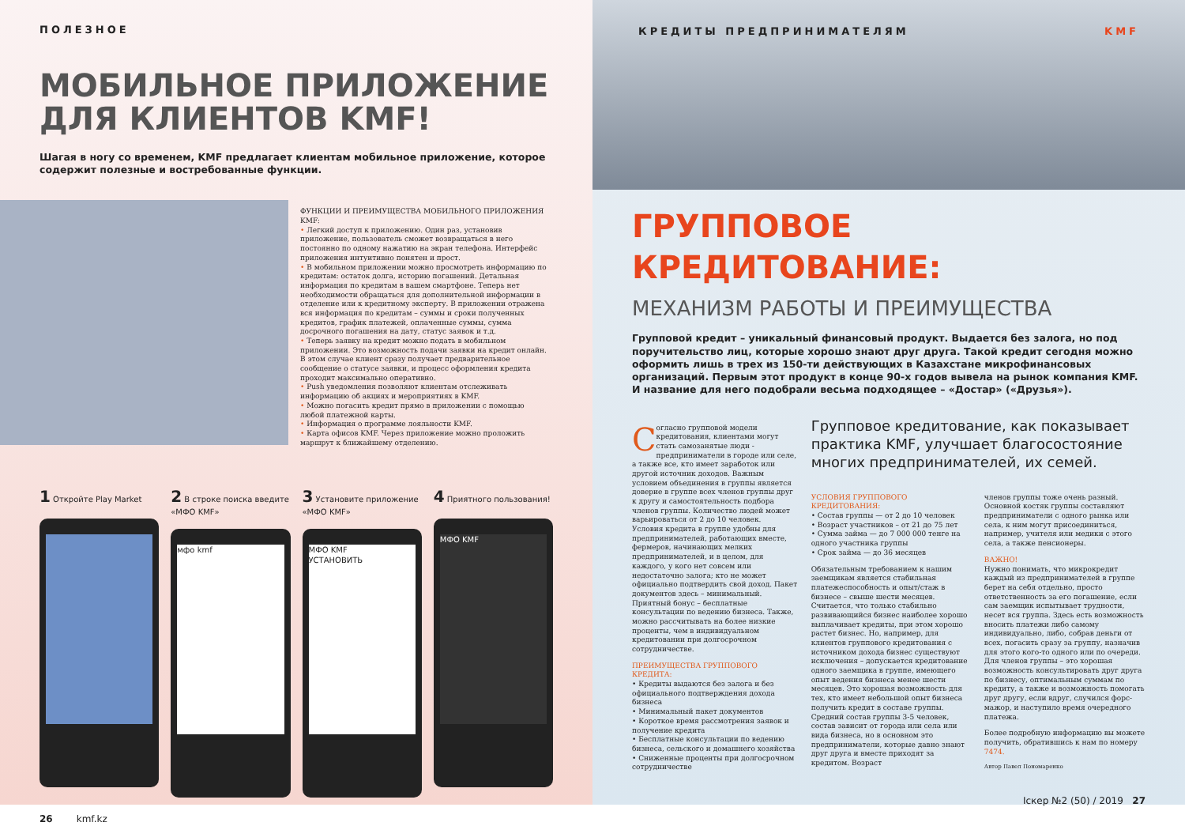ПОЛЕЗНОЕ
МОБИЛЬНОЕ ПРИЛОЖЕНИЕ
ДЛЯ КЛИЕНТОВ KMF!
Шагая в ногу со временем, KMF предлагает клиентам мобильное приложение, которое содержит полезные и востребованные функции.
ФУНКЦИИ И ПРЕИМУЩЕСТВА МОБИЛЬНОГО ПРИЛОЖЕНИЯ KMF:
• Легкий доступ к приложению. Один раз, установив приложение, пользователь сможет возвращаться в него постоянно по одному нажатию на экран телефона. Интерфейс приложения интуитивно понятен и прост.
• В мобильном приложении можно просмотреть информацию по кредитам: остаток долга, историю погашений. Детальная информация по кредитам в вашем смартфоне. Теперь нет необходимости обращаться для дополнительной информации в отделение или к кредитному эксперту. В приложении отражена вся информация по кредитам – суммы и сроки полученных кредитов, график платежей, оплаченные суммы, сумма досрочного погашения на дату, статус заявок и т.д.
• Теперь заявку на кредит можно подать в мобильном приложении. Это возможность подачи заявки на кредит онлайн. В этом случае клиент сразу получает предварительное сообщение о статусе заявки, и процесс оформления кредита проходит максимально оперативно.
• Push уведомления позволяют клиентам отслеживать информацию об акциях и мероприятиях в KMF.
• Можно погасить кредит прямо в приложении с помощью любой платежной карты.
• Информация о программе лояльности KMF.
• Карта офисов KMF. Через приложение можно проложить маршрут к ближайшему отделению.
1 Откройте Play Market
2 В строке поиска введите «МФО KMF»
мфо kmf
3 Установите приложение «МФО KMF»
МФО KMF
УСТАНОВИТЬ
4 Приятного пользования!
МФО KMF
26 kmf.kz
КРЕДИТЫ ПРЕДПРИНИМАТЕЛЯМ KMF
ГРУППОВОЕ КРЕДИТОВАНИЕ:
МЕХАНИЗМ РАБОТЫ И ПРЕИМУЩЕСТВА
Групповой кредит – уникальный финансовый продукт. Выдается без залога, но под поручительство лиц, которые хорошо знают друг друга. Такой кредит сегодня можно оформить лишь в трех из 150-ти действующих в Казахстане микрофинансовых организаций. Первым этот продукт в конце 90-х годов вывела на рынок компания KMF. И название для него подобрали весьма подходящее – «Достар» («Друзья»).
Согласно групповой модели кредитования, клиентами могут стать самозанятые люди - предприниматели в городе или селе, а также все, кто имеет заработок или другой источник доходов. Важным условием объединения в группы является доверие в группе всех членов группы друг к другу и самостоятельность подбора членов группы. Количество людей может варьироваться от 2 до 10 человек.
Условия кредита в группе удобны для предпринимателей, работающих вместе, фермеров, начинающих мелких предпринимателей, и в целом, для каждого, у кого нет совсем или недостаточно залога; кто не может официально подтвердить свой доход. Пакет документов здесь – минимальный. Приятный бонус – бесплатные консультации по ведению бизнеса. Также, можно рассчитывать на более низкие проценты, чем в индивидуальном кредитовании при долгосрочном сотрудничестве.
ПРЕИМУЩЕСТВА ГРУППОВОГО КРЕДИТА:
• Кредиты выдаются без залога и без официального подтверждения дохода бизнеса
• Минимальный пакет документов
• Короткое время рассмотрения заявок и получение кредита
• Бесплатные консультации по ведению бизнеса, сельского и домашнего хозяйства
• Сниженные проценты при долгосрочном сотрудничестве
Групповое кредитование, как показывает практика KMF, улучшает благосостояние многих предпринимателей, их семей.
УСЛОВИЯ ГРУППОВОГО КРЕДИТОВАНИЯ:
• Состав группы — от 2 до 10 человек
• Возраст участников – от 21 до 75 лет
• Сумма займа — до 7 000 000 тенге на одного участника группы
• Срок займа — до 36 месяцев
Обязательным требованием к нашим заемщикам является стабильная платежеспособность и опыт/стаж в бизнесе – свыше шести месяцев. Считается, что только стабильно развивающийся бизнес наиболее хорошо выплачивает кредиты, при этом хорошо растет бизнес. Но, например, для клиентов группового кредитования с источником дохода бизнес существуют исключения – допускается кредитование одного заемщика в группе, имеющего опыт ведения бизнеса менее шести месяцев. Это хорошая возможность для тех, кто имеет небольшой опыт бизнеса получить кредит в составе группы.
Средний состав группы 3-5 человек, состав зависит от города или села или вида бизнеса, но в основном это предприниматели, которые давно знают друг друга и вместе приходят за кредитом. Возраст
членов группы тоже очень разный. Основной костяк группы составляют предприниматели с одного рынка или села, к ним могут присоединиться, например, учителя или медики с этого села, а также пенсионеры.
ВАЖНО!
Нужно понимать, что микрокредит каждый из предпринимателей в группе берет на себя отдельно, просто ответственность за его погашение, если сам заемщик испытывает трудности, несет вся группа. Здесь есть возможность вносить платежи либо самому индивидуально, либо, собрав деньги от всех, погасить сразу за группу, назначив для этого кого-то одного или по очереди.
Для членов группы – это хорошая возможность консультировать друг друга по бизнесу, оптимальным суммам по кредиту, а также и возможность помогать друг другу, если вдруг, случился форс-мажор, и наступило время очередного платежа.
Более подробную информацию вы можете получить, обратившись к нам по номеру 7474.
Автор Павел Пономаренко
Іскер №2 (50) / 2019 27